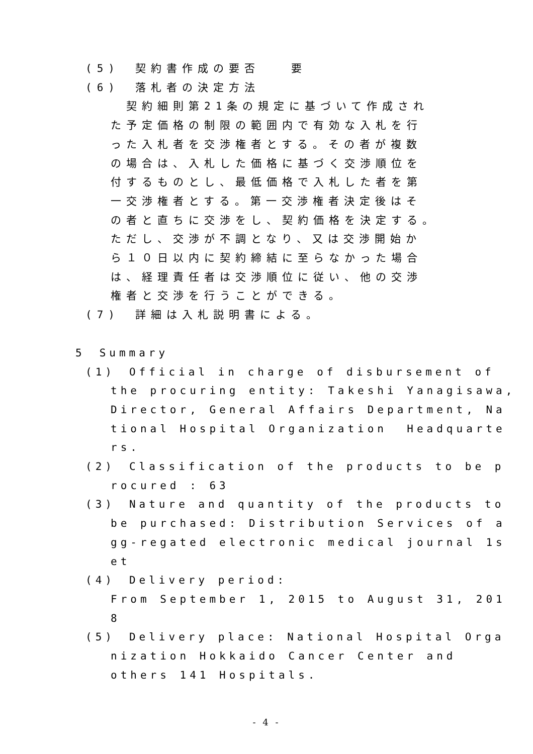(5)　契約書作成の要否　　要
(6)　落札者の決定方法
　契約細則第21条の規定に基づいて作成され
た予定価格の制限の範囲内で有効な入札を行
った入札者を交渉権者とする。その者が複数
の場合は、入札した価格に基づく交渉順位を
付するものとし、最低価格で入札した者を第
一交渉権者とする。第一交渉権者決定後はそ
の者と直ちに交渉をし、契約価格を決定する。
ただし、交渉が不調となり、又は交渉開始か
ら１０日以内に契約締結に至らなかった場合
は、経理責任者は交渉順位に従い、他の交渉
権者と交渉を行うことができる。
(7)　詳細は入札説明書による。
5　Summary
(1)　Official in charge of disbursement of
the procuring entity: Takeshi Yanagisawa,
Director, General Affairs Department, Na
tional Hospital Organization Headquarte
rs.
(2)　Classification of the products to be p
rocured : 63
(3)　Nature and quantity of the products to
be purchased: Distribution Services of a
gg-regated electronic medical journal 1s
et
(4)　Delivery period:
From September 1, 2015 to August 31, 201
8
(5)　Delivery place: National Hospital Orga
nization Hokkaido Cancer Center and
others 141 Hospitals.
- 4 -